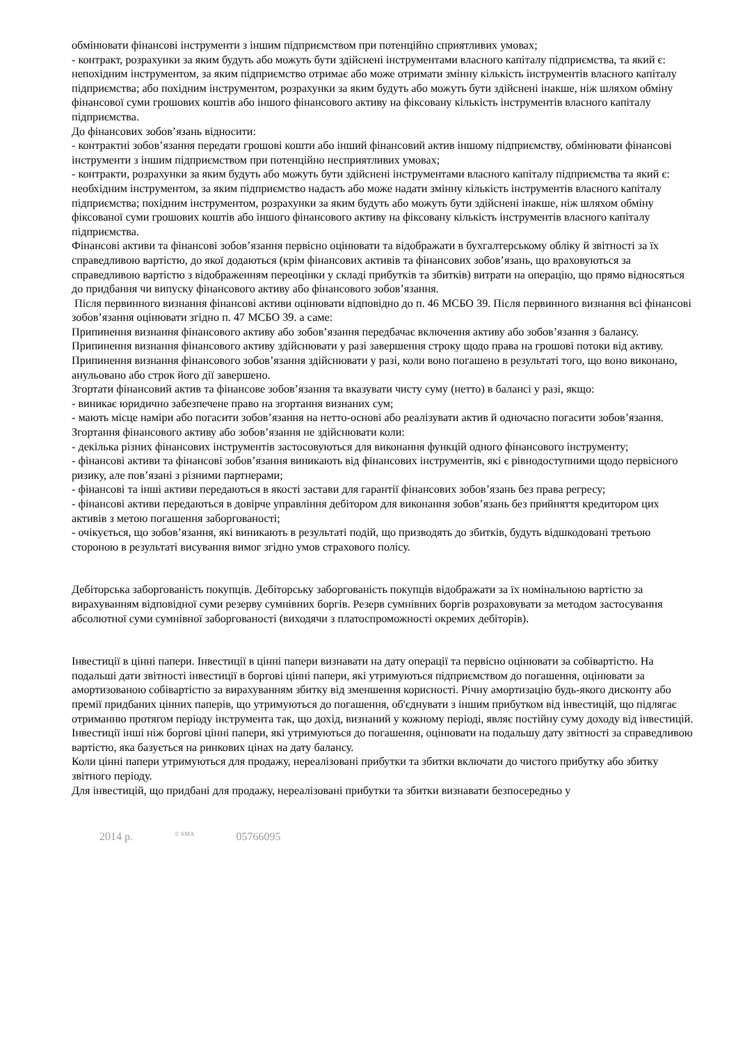обмінювати фінансові інструменти з іншим підприємством при потенційно сприятливих умовах;
- контракт, розрахунки за яким будуть або можуть бути здійснені інструментами власного капіталу підприємства, та який є: непохідним інструментом, за яким підприємство отримає або може отримати змінну кількість інструментів власного капіталу підприємства; або похідним інструментом, розрахунки за яким будуть або можуть бути здійснені інакше, ніж шляхом обміну фінансової суми грошових коштів або іншого фінансового активу на фіксовану кількість інструментів власного капіталу підприємства.
До фінансових зобов’язань відносити:
- контрактні зобов’язання передати грошові кошти або інший фінансовий актив іншому підприємству, обмінювати фінансові інструменти з іншим підприємством при потенційно несприятливих умовах;
- контракти, розрахунки за яким будуть або можуть бути здійснені інструментами власного капіталу підприємства та який є: необхідним інструментом, за яким підприємство надасть або може надати змінну кількість інструментів власного капіталу підприємства; похідним інструментом, розрахунки за яким будуть або можуть бути здійснені інакше, ніж шляхом обміну фіксованої суми грошових коштів або іншого фінансового активу на фіксовану кількість інструментів власного капіталу підприємства.
Фінансові активи та фінансові зобов’язання первісно оцінювати та відображати в бухгалтерському обліку й звітності за їх справедливою вартістю, до якої додаються (крім фінансових активів та фінансових зобов’язань, що враховуються за справедливою вартістю з відображенням переоцінки у складі прибутків та збитків) витрати на операцію, що прямо відносяться до придбання чи випуску фінансового активу або фінансового зобов’язання.
Після первинного визнання фінансові активи оцінювати відповідно до п. 46 МСБО 39. Після первинного визнання всі фінансові зобов’язання оцінювати згідно п. 47 МСБО 39. а саме:
Припинення визнання фінансового активу або зобов’язання передбачає включення активу або зобов’язання з балансу. Припинення визнання фінансового активу здійснювати у разі завершення строку щодо права на грошові потоки від активу. Припинення визнання фінансового зобов’язання здійснювати у разі, коли воно погашено в результаті того, що воно виконано, анульовано або строк його дії завершено.
Згортати фінансовий актив та фінансове зобов’язання та вказувати чисту суму (нетто) в балансі у разі, якщо:
- виникає юридично забезпечене право на згортання визнаних сум;
- мають місце наміри або погасити зобов’язання на нетто-основі або реалізувати актив й одночасно погасити зобов’язання.
Згортання фінансового активу або зобов’язання не здійснювати коли:
- декілька різних фінансових інструментів застосовуються для виконання функцій одного фінансового інструменту;
- фінансові активи та фінансові зобов’язання виникають від фінансових інструментів, які є рівнодоступними щодо первісного ризику, але пов’язані з різними партнерами;
- фінансові та інші активи передаються в якості застави для гарантії фінансових зобов’язань без права регресу;
- фінансові активи передаються в довірче управління дебітором для виконання зобов’язань без прийняття кредитором цих активів з метою погашення заборгованості;
- очікується, що зобов’язання, які виникають в результаті подій, що призводять до збитків, будуть відшкодовані третьою стороною в результаті висування вимог згідно умов страхового полісу.
Дебіторська заборгованість покупців. Дебіторську заборгованість покупців відображати за їх номінальною вартістю за вирахуванням відповідної суми резерву сумнівних боргів. Резерв сумнівних боргів розраховувати за методом застосування абсолютної суми сумнівної заборгованості (виходячи з платоспроможності окремих дебіторів).
Інвестиції в цінні папери. Інвестиції в цінні папери визнавати на дату операції та первісно оцінювати за собівартістю. На подальші дати звітності інвестиції в боргові цінні папери, які утримуються підприємством до погашення, оцінювати за амортизованою собівартістю за вирахуванням збитку від зменшення корисності. Річну амортизацію будь-якого дисконту або премії придбаних цінних паперів, що утримуються до погашення, об'єднувати з іншим прибутком від інвестицій, що підлягає отриманню протягом періоду інструмента так, що дохід, визнаний у кожному періоді, являє постійну суму доходу від інвестицій.
Інвестиції інші ніж боргові цінні папери, які утримуються до погашення, оцінювати на подальшу дату звітності за справедливою вартістю, яка базується на ринкових цінах на дату балансу.
Коли цінні папери утримуються для продажу, нереалізовані прибутки та збитки включати до чистого прибутку або збитку звітного періоду.
Для інвестицій, що придбані для продажу, нереалізовані прибутки та збитки визнавати безпосередньо у
2014 р.<sup>© SMA</sup> 05766095